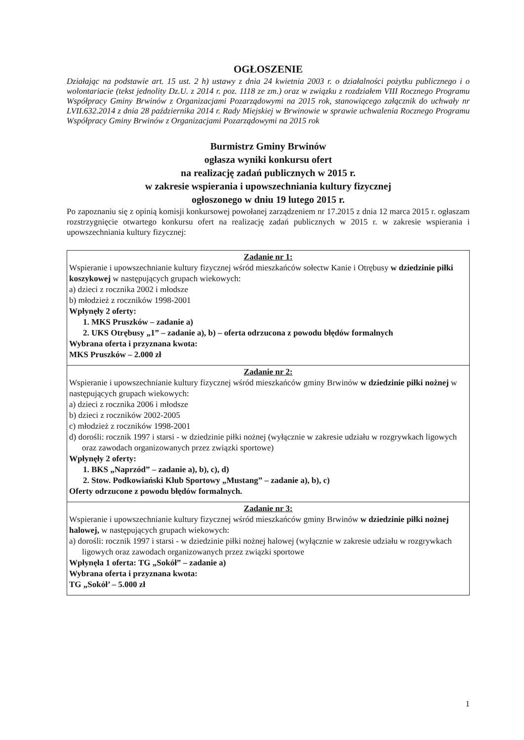OGŁOSZENIE
Działając na podstawie art. 15 ust. 2 h) ustawy z dnia 24 kwietnia 2003 r. o działalności pożytku publicznego i o wolontariacie (tekst jednolity Dz.U. z 2014 r. poz. 1118 ze zm.) oraz w związku z rozdziałem VIII Rocznego Programu Współpracy Gminy Brwinów z Organizacjami Pozarządowymi na 2015 rok, stanowiącego załącznik do uchwały nr LVII.632.2014 z dnia 28 października 2014 r. Rady Miejskiej w Brwinowie w sprawie uchwalenia Rocznego Programu Współpracy Gminy Brwinów z Organizacjami Pozarządowymi na 2015 rok
Burmistrz Gminy Brwinów
ogłasza wyniki konkursu ofert
na realizację zadań publicznych w 2015 r.
w zakresie wspierania i upowszechniania kultury fizycznej
ogłoszonego w dniu 19 lutego 2015 r.
Po zapoznaniu się z opinią komisji konkursowej powołanej zarządzeniem nr 17.2015 z dnia 12 marca 2015 r. ogłaszam rozstrzygnięcie otwartego konkursu ofert na realizację zadań publicznych w 2015 r. w zakresie wspierania i upowszechniania kultury fizycznej:
| Zadanie nr 1: Wspieranie i upowszechnianie kultury fizycznej wśród mieszkańców sołectw Kanie i Otrębusy w dziedzinie piłki koszykowej w następujących grupach wiekowych: a) dzieci z rocznika 2002 i młodsze b) młodzież z roczników 1998-2001 Wpłynęły 2 oferty: 1. MKS Pruszków – zadanie a) 2. UKS Otrębusy „1” – zadanie a), b) – oferta odrzucona z powodu błędów formalnych Wybrana oferta i przyznana kwota: MKS Pruszków – 2.000 zł |
| Zadanie nr 2: Wspieranie i upowszechnianie kultury fizycznej wśród mieszkańców gminy Brwinów w dziedzinie piłki nożnej w następujących grupach wiekowych: a) dzieci z rocznika 2006 i młodsze b) dzieci z roczników 2002-2005 c) młodzież z roczników 1998-2001 d) dorośli: rocznik 1997 i starsi - w dziedzinie piłki nożnej (wyłącznie w zakresie udziału w rozgrywkach ligowych oraz zawodach organizowanych przez związki sportowe) Wpłynęły 2 oferty: 1. BKS „Naprzód” – zadanie a), b), c), d) 2. Stow. Podkowiański Klub Sportowy „Mustang” – zadanie a), b), c) Oferty odrzucone z powodu błędów formalnych. |
| Zadanie nr 3: Wspieranie i upowszechnianie kultury fizycznej wśród mieszkańców gminy Brwinów w dziedzinie piłki nożnej halowej, w następujących grupach wiekowych: a) dorośli: rocznik 1997 i starsi - w dziedzinie piłki nożnej halowej (wyłącznie w zakresie udziału w rozgrywkach ligowych oraz zawodach organizowanych przez związki sportowe Wpłynęła 1 oferta: TG „Sokół” – zadanie a) Wybrana oferta i przyznana kwota: TG „Sokół’ – 5.000 zł |
1